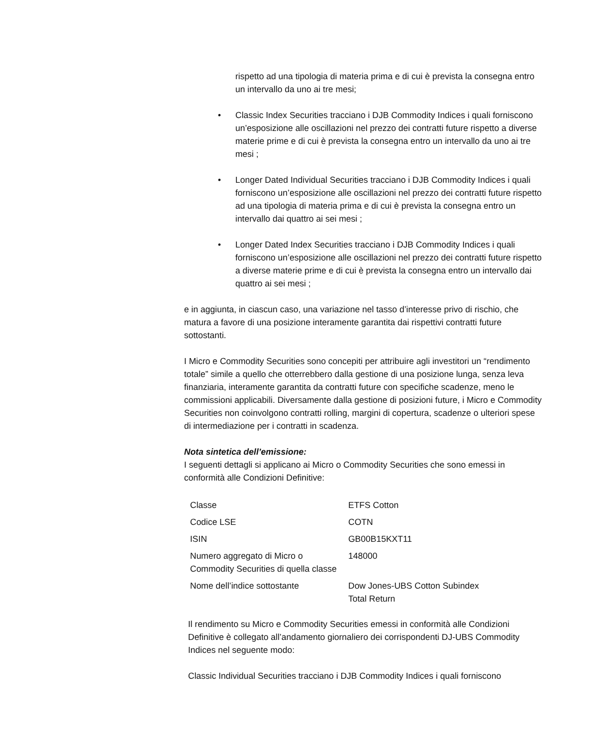rispetto ad una tipologia di materia prima e di cui è prevista la consegna entro un intervallo da uno ai tre mesi;
• Classic Index Securities tracciano i DJB Commodity Indices i quali forniscono un’esposizione alle oscillazioni nel prezzo dei contratti future rispetto a diverse materie prime e di cui è prevista la consegna entro un intervallo da uno ai tre mesi ;
• Longer Dated Individual Securities tracciano i DJB Commodity Indices i quali forniscono un’esposizione alle oscillazioni nel prezzo dei contratti future rispetto ad una tipologia di materia prima e di cui è prevista la consegna entro un intervallo dai quattro ai sei mesi ;
• Longer Dated Index Securities tracciano i DJB Commodity Indices i quali forniscono un’esposizione alle oscillazioni nel prezzo dei contratti future rispetto a diverse materie prime e di cui è prevista la consegna entro un intervallo dai quattro ai sei mesi ;
e in aggiunta, in ciascun caso, una variazione nel tasso d’interesse privo di rischio, che matura a favore di una posizione interamente garantita dai rispettivi contratti future sottostanti.
I Micro e Commodity Securities sono concepiti per attribuire agli investitori un “rendimento totale” simile a quello che otterrebbero dalla gestione di una posizione lunga, senza leva finanziaria, interamente garantita da contratti future con specifiche scadenze, meno le commissioni applicabili. Diversamente dalla gestione di posizioni future, i Micro e Commodity Securities non coinvolgono contratti rolling, margini di copertura, scadenze o ulteriori spese di intermediazione per i contratti in scadenza.
Nota sintetica dell’emissione:
I seguenti dettagli si applicano ai Micro o Commodity Securities che sono emessi in conformità alle Condizioni Definitive:
| Classe | ETFS Cotton |
| Codice LSE | COTN |
| ISIN | GB00B15KXT11 |
| Numero aggregato di Micro o Commodity Securities di quella classe | 148000 |
| Nome dell’indice sottostante | Dow Jones-UBS Cotton Subindex Total Return |
Il rendimento su Micro e Commodity Securities emessi in conformità alle Condizioni Definitive è collegato all’andamento giornaliero dei corrispondenti DJ-UBS Commodity Indices nel seguente modo:
Classic Individual Securities tracciano i DJB Commodity Indices i quali forniscono